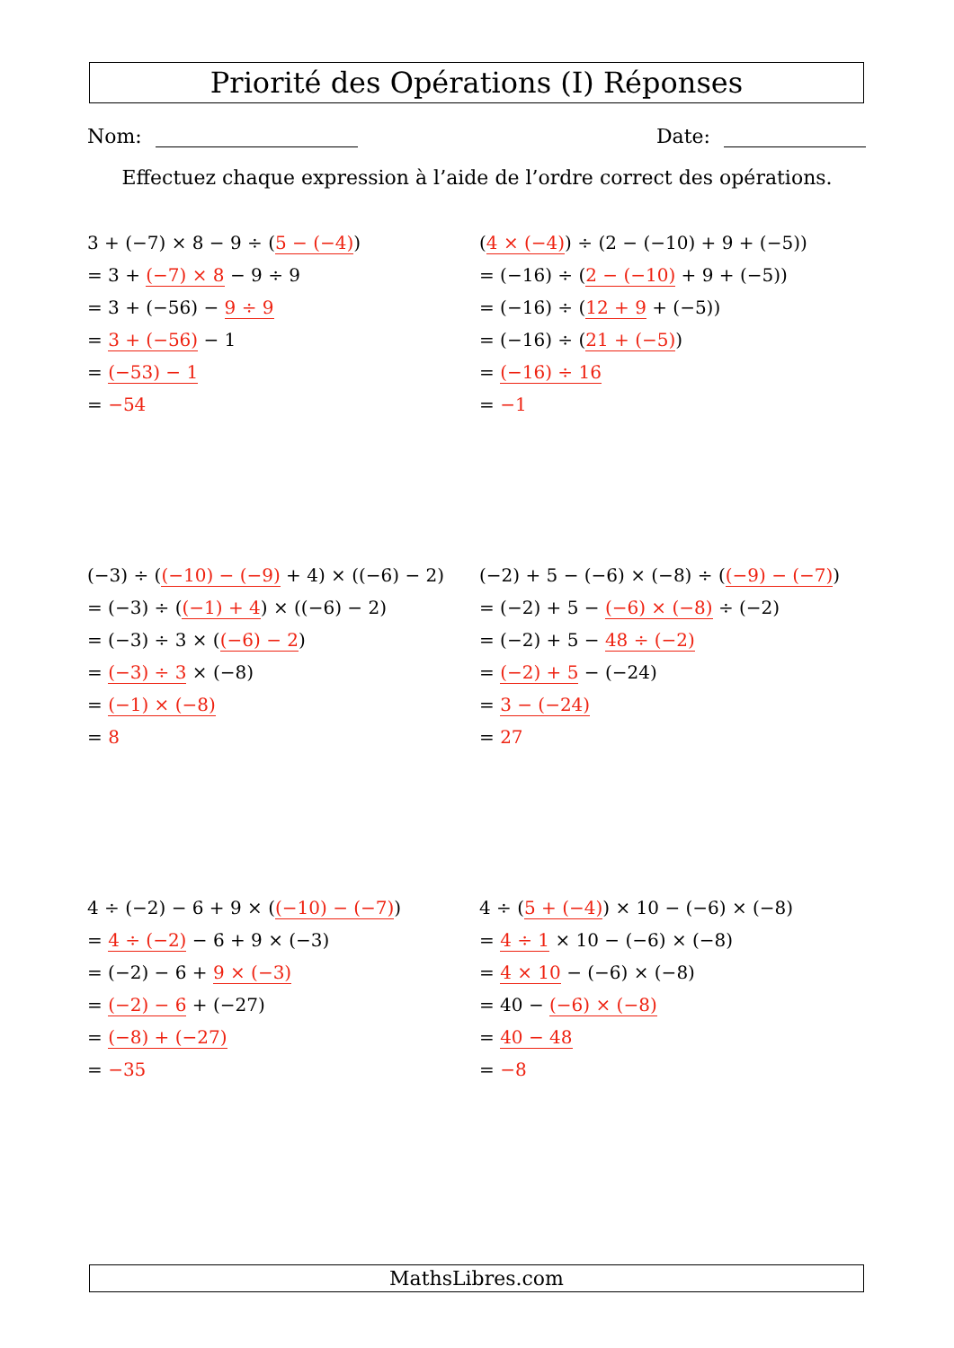Priorité des Opérations (I) Réponses
Nom: Date:
Effectuez chaque expression à l’aide de l’ordre correct des opérations.
3 + (−7) × 8 − 9 ÷ (5 − (−4))
= 3 + (−7) × 8 − 9 ÷ 9
= 3 + (−56) − 9 ÷ 9
= 3 + (−56) − 1
= (−53) − 1
= −54
(4 × (−4)) ÷ (2 − (−10) + 9 + (−5))
= (−16) ÷ (2 − (−10) + 9 + (−5))
= (−16) ÷ (12 + 9 + (−5))
= (−16) ÷ (21 + (−5))
= (−16) ÷ 16
= −1
(−3) ÷ ((−10) − (−9) + 4) × ((−6) − 2)
= (−3) ÷ ((−1) + 4) × ((−6) − 2)
= (−3) ÷ 3 × ((−6) − 2)
= (−3) ÷ 3 × (−8)
= (−1) × (−8)
= 8
(−2) + 5 − (−6) × (−8) ÷ ((−9) − (−7))
= (−2) + 5 − (−6) × (−8) ÷ (−2)
= (−2) + 5 − 48 ÷ (−2)
= (−2) + 5 − (−24)
= 3 − (−24)
= 27
4 ÷ (−2) − 6 + 9 × ((−10) − (−7))
= 4 ÷ (−2) − 6 + 9 × (−3)
= (−2) − 6 + 9 × (−3)
= (−2) − 6 + (−27)
= (−8) + (−27)
= −35
4 ÷ (5 + (−4)) × 10 − (−6) × (−8)
= 4 ÷ 1 × 10 − (−6) × (−8)
= 4 × 10 − (−6) × (−8)
= 40 − (−6) × (−8)
= 40 − 48
= −8
MathsLibres.com